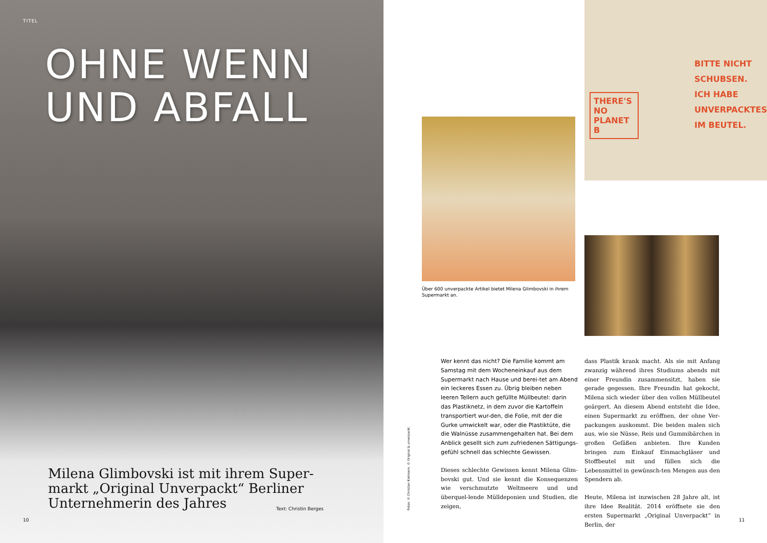TITEL
OHNE WENN
UND ABFALL
Milena Glimbovski ist mit ihrem Super-markt „Original Unverpackt“ Berliner Unternehmerin des Jahres
Text: Christin Berges
10
THERE'S NO PLANET B
BITTE NICHT SCHUBSEN. ICH HABE UNVERPACKTES IM BEUTEL.
Über 600 unverpackte Artikel bietet Milena Glimbovski in ihrem Supermarkt an.
Fotos: © Christian Kielmann, © Original & unverpackt
Wer kennt das nicht? Die Familie kommt am Samstag mit dem Wocheneinkauf aus dem Supermarkt nach Hause und berei-tet am Abend ein leckeres Essen zu. Übrig bleiben neben leeren Tellern auch gefüllte Müllbeutel: darin das Plastiknetz, in dem zuvor die Kartoffeln transportiert wur-den, die Folie, mit der die Gurke umwickelt war, oder die Plastiktüte, die die Walnüsse zusammengehalten hat. Bei dem Anblick gesellt sich zum zufriedenen Sättigungs-gefühl schnell das schlechte Gewissen.
Dieses schlechte Gewissen kennt Milena Glim-bovski gut. Und sie kennt die Konsequenzen wie verschmutzte Weltmeere und und überquel-lende Mülldeponien und Studien, die zeigen,
dass Plastik krank macht. Als sie mit Anfang zwanzig während ihres Studiums abends mit einer Freundin zusammensitzt, haben sie gerade gegessen. Ihre Freundin hat gekocht, Milena sich wieder über den vollen Müllbeutel geärgert. An diesem Abend entsteht die Idee, einen Supermarkt zu eröffnen, der ohne Ver-packungen auskommt. Die beiden malen sich aus, wie sie Nüsse, Reis und Gummibärchen in großen Gefäßen anbieten. Ihre Kunden bringen zum Einkauf Einmachgläser und Stoffbeutel mit und füllen sich die Lebensmittel in gewünsch-ten Mengen aus den Spendern ab.
Heute, Milena ist inzwischen 28 Jahre alt, ist ihre Idee Realität. 2014 eröffnete sie den ersten Supermarkt „Original Unverpackt“ in Berlin, der
11